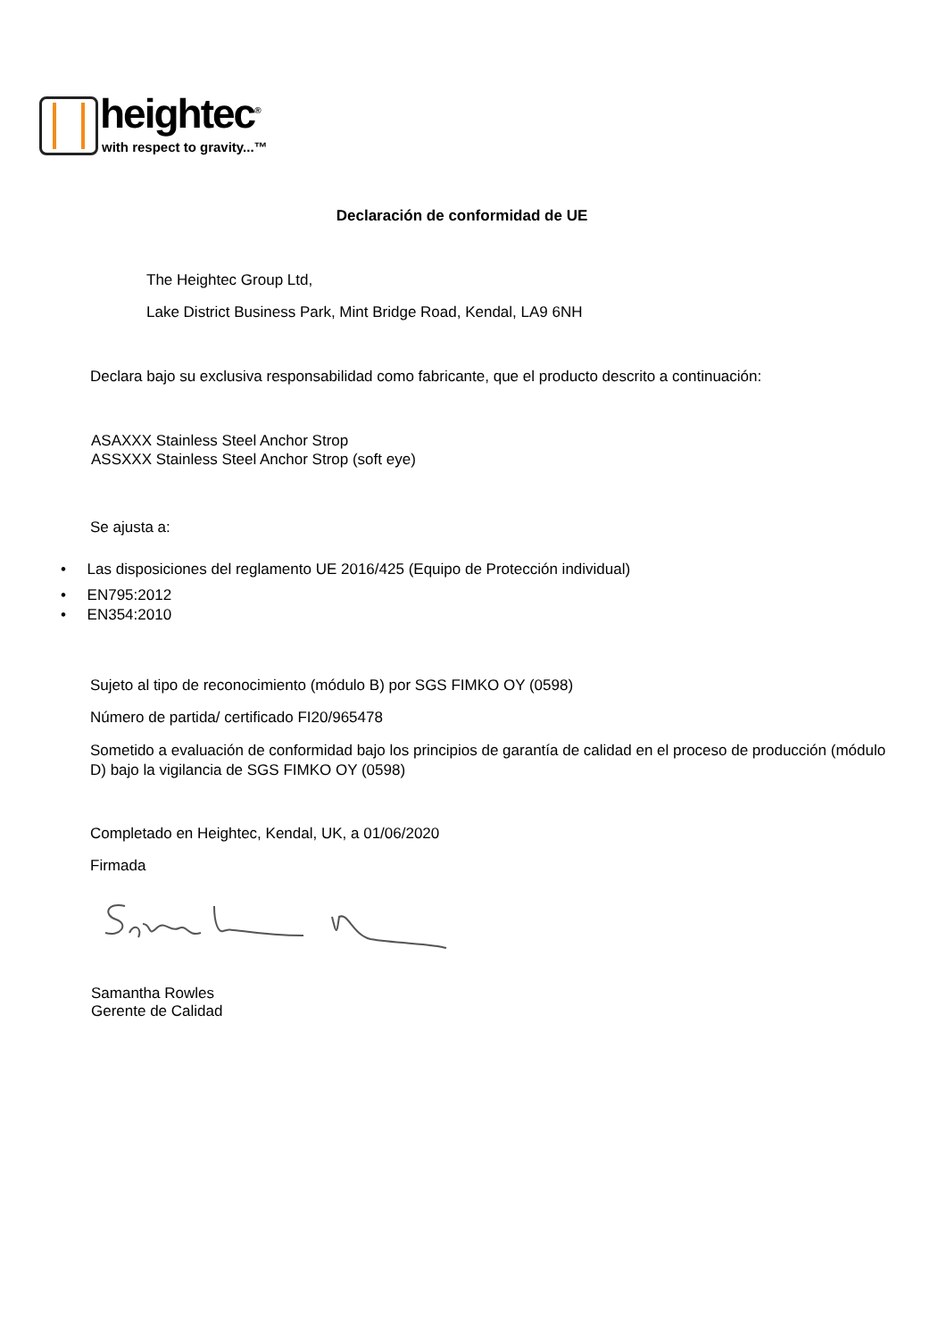heightec<sup>®</sup>
with respect to gravity...™
Declaración de conformidad de UE
The Heightec Group Ltd,
Lake District Business Park, Mint Bridge Road, Kendal, LA9 6NH
Declara bajo su exclusiva responsabilidad como fabricante, que el producto descrito a continuación:
ASAXXX Stainless Steel Anchor Strop
ASSXXX Stainless Steel Anchor Strop (soft eye)
Se ajusta a:
• Las disposiciones del reglamento UE 2016/425 (Equipo de Protección individual)
• EN795:2012
• EN354:2010
Sujeto al tipo de reconocimiento (módulo B) por SGS FIMKO OY (0598)
Número de partida/ certificado FI20/965478
Sometido a evaluación de conformidad bajo los principios de garantía de calidad en el proceso de producción (módulo D) bajo la vigilancia de SGS FIMKO OY (0598)
Completado en Heightec, Kendal, UK, a 01/06/2020
Firmada
Samantha Rowles
Gerente de Calidad